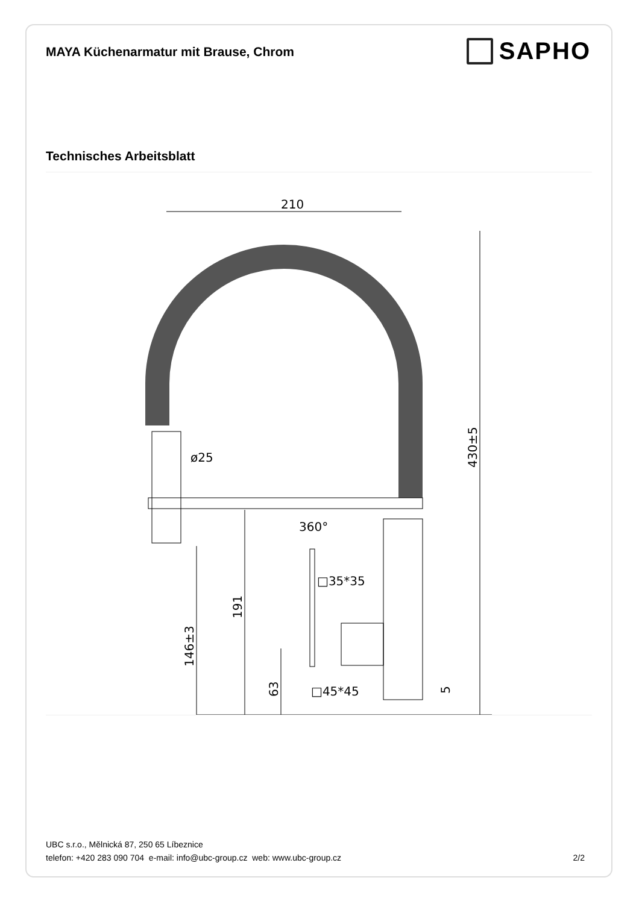MAYA Küchenarmatur mit Brause, Chrom
SAPHO
Technisches Arbeitsblatt
210
ø25
360°
□35*35
□45*45
430±5
146±3
191
63
5
UBC s.r.o., Mělnická 87, 250 65 Líbeznice
telefon: +420 283 090 704 e-mail: info@ubc-group.cz web: www.ubc-group.cz
2/2